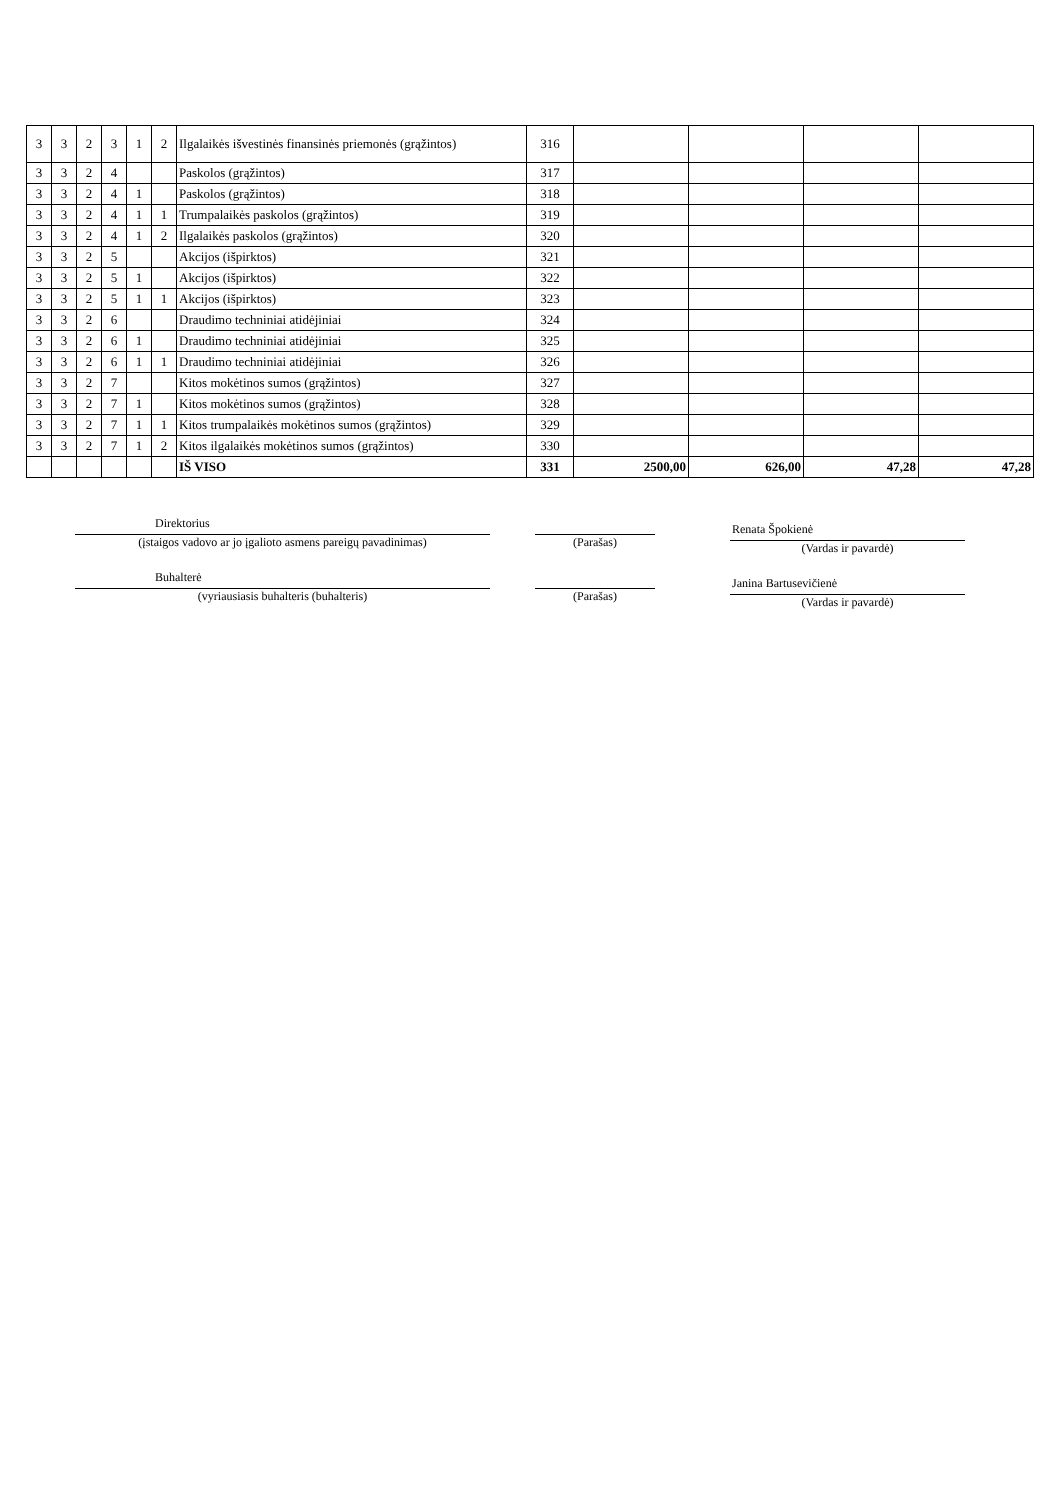| 3 | 3 | 2 | 3 | 1 | 2 | Ilgalaikės išvestinės finansinės priemonės (grąžintos) | 316 | | | | |
| 3 | 3 | 2 | 4 | | | Paskolos (grąžintos) | 317 | | | | |
| 3 | 3 | 2 | 4 | 1 | | Paskolos (grąžintos) | 318 | | | | |
| 3 | 3 | 2 | 4 | 1 | 1 | Trumpalaikės paskolos (grąžintos) | 319 | | | | |
| 3 | 3 | 2 | 4 | 1 | 2 | Ilgalaikės paskolos (grąžintos) | 320 | | | | |
| 3 | 3 | 2 | 5 | | | Akcijos (išpirktos) | 321 | | | | |
| 3 | 3 | 2 | 5 | 1 | | Akcijos (išpirktos) | 322 | | | | |
| 3 | 3 | 2 | 5 | 1 | 1 | Akcijos (išpirktos) | 323 | | | | |
| 3 | 3 | 2 | 6 | | | Draudimo techniniai atidėjiniai | 324 | | | | |
| 3 | 3 | 2 | 6 | 1 | | Draudimo techniniai atidėjiniai | 325 | | | | |
| 3 | 3 | 2 | 6 | 1 | 1 | Draudimo techniniai atidėjiniai | 326 | | | | |
| 3 | 3 | 2 | 7 | | | Kitos mokėtinos sumos (grąžintos) | 327 | | | | |
| 3 | 3 | 2 | 7 | 1 | | Kitos mokėtinos sumos (grąžintos) | 328 | | | | |
| 3 | 3 | 2 | 7 | 1 | 1 | Kitos trumpalaikės mokėtinos sumos (grąžintos) | 329 | | | | |
| 3 | 3 | 2 | 7 | 1 | 2 | Kitos ilgalaikės mokėtinos sumos (grąžintos) | 330 | | | | |
| | | | | | | IŠ VISO | 331 | 2500,00 | 626,00 | 47,28 | 47,28 |
Direktorius
(įstaigos vadovo ar jo įgalioto asmens pareigų pavadinimas)
Buhalterė
(vyriausiasis buhalteris (buhalteris)
(Parašas)
(Parašas)
Renata Špokienė
(Vardas ir pavardė)
Janina Bartusevičienė
(Vardas ir pavardė)